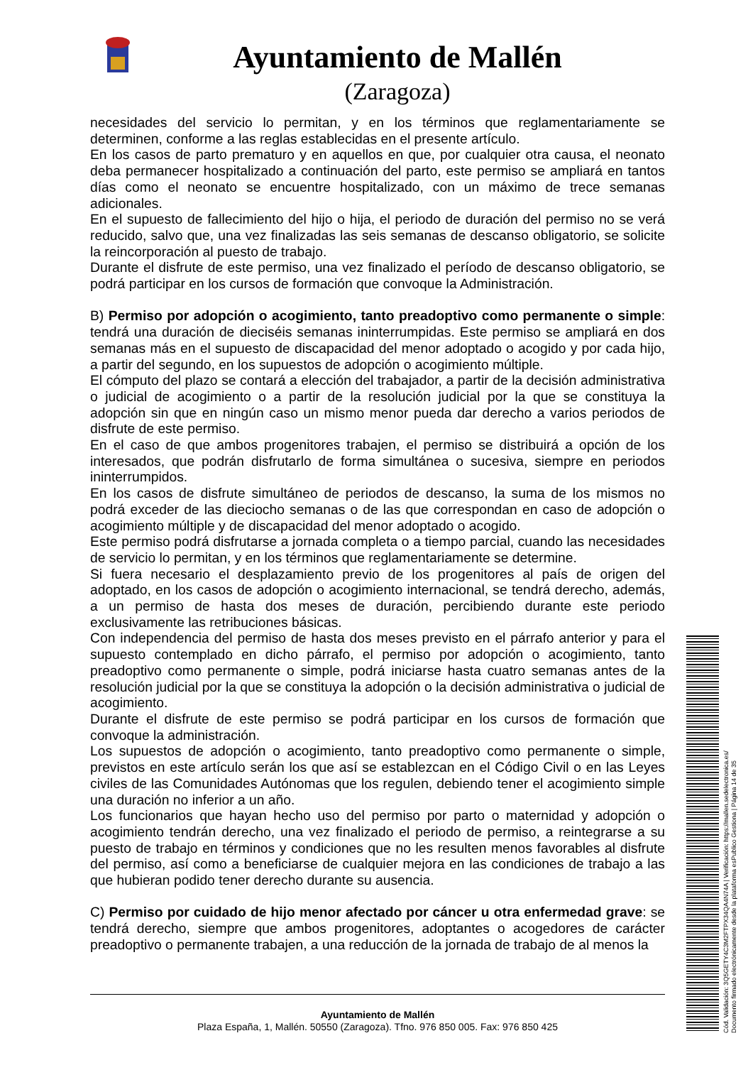Ayuntamiento de Mallén
(Zaragoza)
necesidades del servicio lo permitan, y en los términos que reglamentariamente se determinen, conforme a las reglas establecidas en el presente artículo.
En los casos de parto prematuro y en aquellos en que, por cualquier otra causa, el neonato deba permanecer hospitalizado a continuación del parto, este permiso se ampliará en tantos días como el neonato se encuentre hospitalizado, con un máximo de trece semanas adicionales.
En el supuesto de fallecimiento del hijo o hija, el periodo de duración del permiso no se verá reducido, salvo que, una vez finalizadas las seis semanas de descanso obligatorio, se solicite la reincorporación al puesto de trabajo.
Durante el disfrute de este permiso, una vez finalizado el período de descanso obligatorio, se podrá participar en los cursos de formación que convoque la Administración.
B) Permiso por adopción o acogimiento, tanto preadoptivo como permanente o simple: tendrá una duración de dieciséis semanas ininterrumpidas. Este permiso se ampliará en dos semanas más en el supuesto de discapacidad del menor adoptado o acogido y por cada hijo, a partir del segundo, en los supuestos de adopción o acogimiento múltiple.
El cómputo del plazo se contará a elección del trabajador, a partir de la decisión administrativa o judicial de acogimiento o a partir de la resolución judicial por la que se constituya la adopción sin que en ningún caso un mismo menor pueda dar derecho a varios periodos de disfrute de este permiso.
En el caso de que ambos progenitores trabajen, el permiso se distribuirá a opción de los interesados, que podrán disfrutarlo de forma simultánea o sucesiva, siempre en periodos ininterrumpidos.
En los casos de disfrute simultáneo de periodos de descanso, la suma de los mismos no podrá exceder de las dieciocho semanas o de las que correspondan en caso de adopción o acogimiento múltiple y de discapacidad del menor adoptado o acogido.
Este permiso podrá disfrutarse a jornada completa o a tiempo parcial, cuando las necesidades de servicio lo permitan, y en los términos que reglamentariamente se determine.
Si fuera necesario el desplazamiento previo de los progenitores al país de origen del adoptado, en los casos de adopción o acogimiento internacional, se tendrá derecho, además, a un permiso de hasta dos meses de duración, percibiendo durante este periodo exclusivamente las retribuciones básicas.
Con independencia del permiso de hasta dos meses previsto en el párrafo anterior y para el supuesto contemplado en dicho párrafo, el permiso por adopción o acogimiento, tanto preadoptivo como permanente o simple, podrá iniciarse hasta cuatro semanas antes de la resolución judicial por la que se constituya la adopción o la decisión administrativa o judicial de acogimiento.
Durante el disfrute de este permiso se podrá participar en los cursos de formación que convoque la administración.
Los supuestos de adopción o acogimiento, tanto preadoptivo como permanente o simple, previstos en este artículo serán los que así se establezcan en el Código Civil o en las Leyes civiles de las Comunidades Autónomas que los regulen, debiendo tener el acogimiento simple una duración no inferior a un año.
Los funcionarios que hayan hecho uso del permiso por parto o maternidad y adopción o acogimiento tendrán derecho, una vez finalizado el periodo de permiso, a reintegrarse a su puesto de trabajo en términos y condiciones que no les resulten menos favorables al disfrute del permiso, así como a beneficiarse de cualquier mejora en las condiciones de trabajo a las que hubieran podido tener derecho durante su ausencia.
C) Permiso por cuidado de hijo menor afectado por cáncer u otra enfermedad grave: se tendrá derecho, siempre que ambos progenitores, adoptantes o acogedores de carácter preadoptivo o permanente trabajen, a una reducción de la jornada de trabajo de al menos la
Ayuntamiento de Mallén
Plaza España, 1, Mallén. 50550 (Zaragoza). Tfno. 976 850 005. Fax: 976 850 425
Cód. Validación: 3Q5GETY4C3M2FTPX34QA4N74A | Verificación: https://mallen.sedelectronica.es/
Documento firmado electrónicamente desde la plataforma esPublico Gestiona | Página 14 de 35